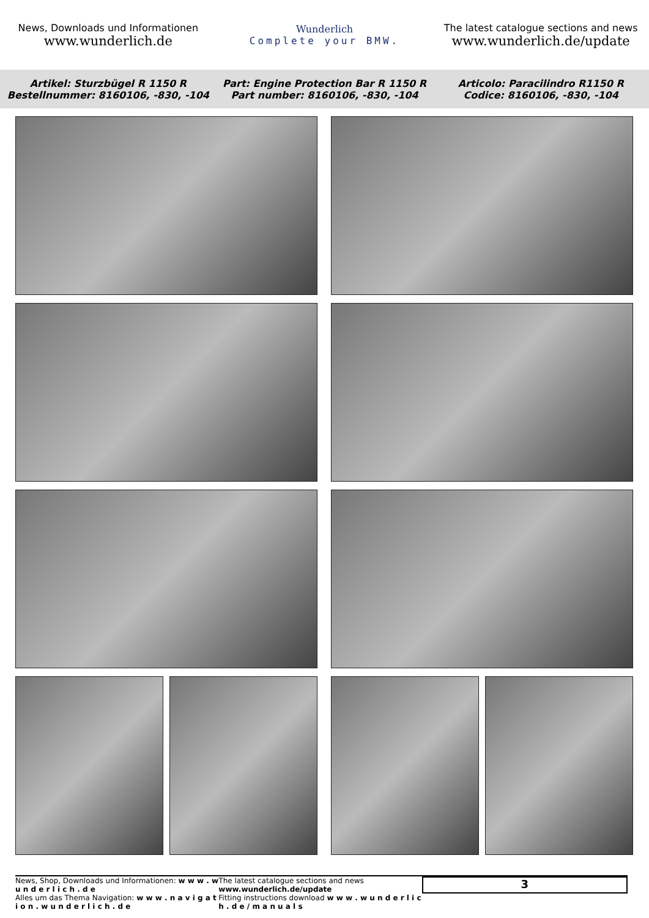News, Downloads und Informationen
www.wunderlich.de
Wunderlich
Complete your BMW.
The latest catalogue sections and news
www.wunderlich.de/update
Artikel: Sturzbügel R 1150 R
Bestellnummer: 8160106, -830, -104
Part: Engine Protection Bar R 1150 R
Part number: 8160106, -830, -104
Articolo: Paracilindro R1150 R
Codice: 8160106, -830, -104
News, Shop, Downloads und Informationen: w w w . w u n d e r l i c h . d e
Alles um das Thema Navigation: w w w . n a v i g a t i o n . w u n d e r l i c h . d e
The latest catalogue sections and news www.wunderlich.de/update
Fitting instructions download w w w . w u n d e r l i c h . d e / m a n u a l s
3